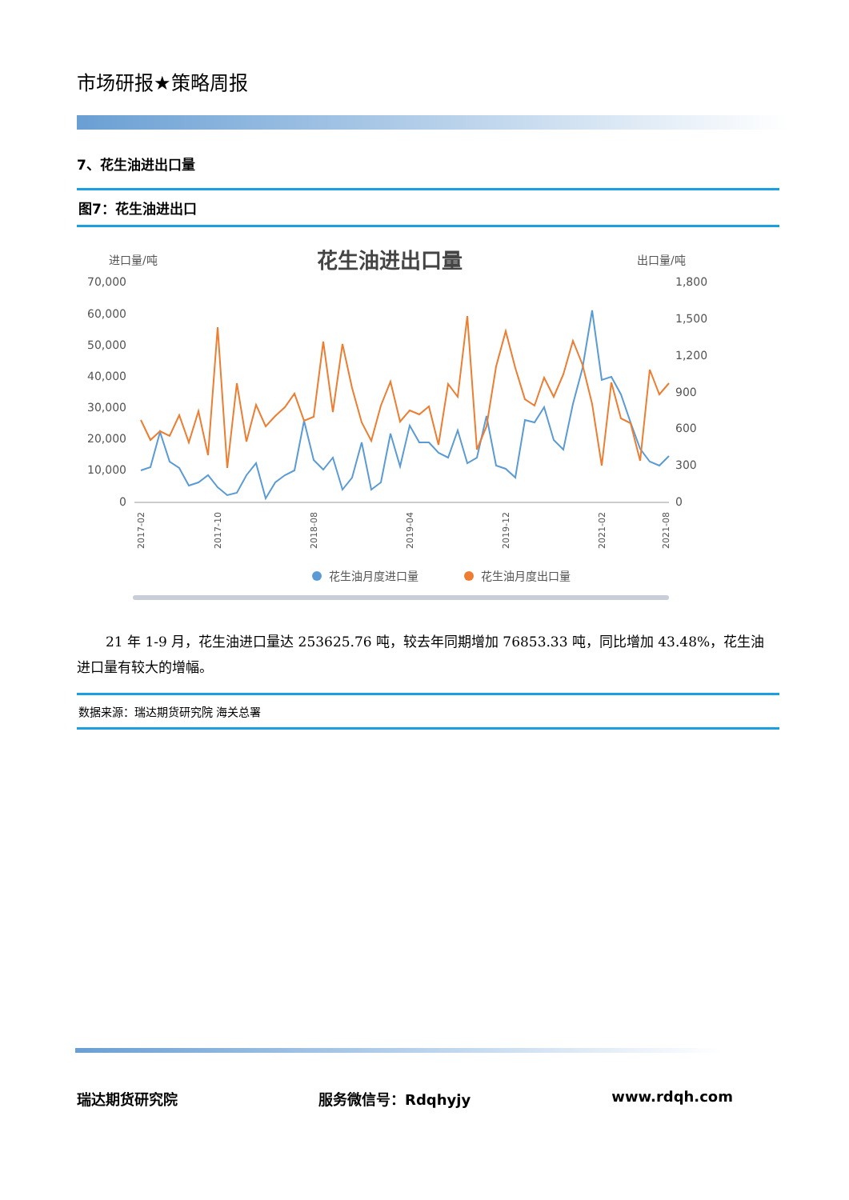市场研报★策略周报
7、花生油进出口量
图7：花生油进出口
进口量/吨
花生油进出口量
出口量/吨
70,000
60,000
50,000
40,000
30,000
20,000
10,000
0
1,800
1,500
1,200
900
600
300
0
2017-02
2017-10
2018-08
2019-04
2019-12
2021-02
2021-08
花生油月度进口量
花生油月度出口量
21 年 1-9 月，花生油进口量达 253625.76 吨，较去年同期增加 76853.33 吨，同比增加 43.48%，花生油进口量有较大的增幅。
数据来源：瑞达期货研究院 海关总署
瑞达期货研究院 服务微信号：Rdqhyjy www.rdqh.com